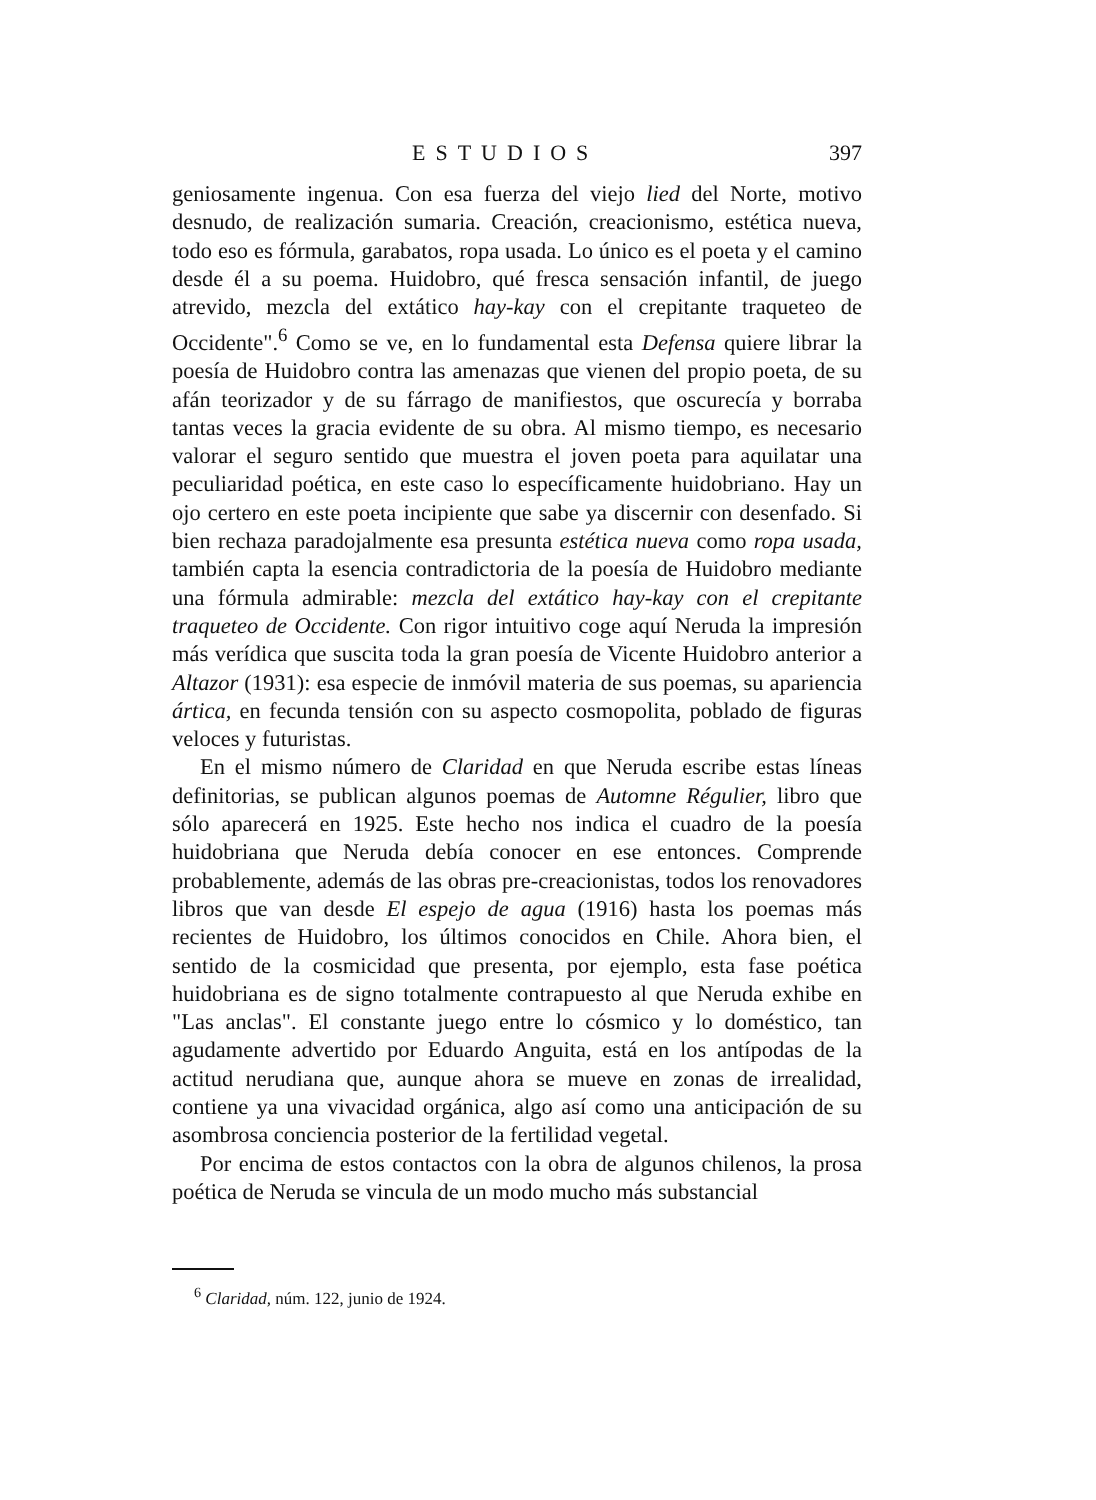ESTUDIOS 397
geniosamente ingenua. Con esa fuerza del viejo lied del Norte, motivo desnudo, de realización sumaria. Creación, creacionismo, estética nueva, todo eso es fórmula, garabatos, ropa usada. Lo único es el poeta y el camino desde él a su poema. Huidobro, qué fresca sensación infantil, de juego atrevido, mezcla del extático hay-kay con el crepitante traqueteo de Occidente".<sup>6</sup> Como se ve, en lo fundamental esta Defensa quiere librar la poesía de Huidobro contra las amenazas que vienen del propio poeta, de su afán teorizador y de su fárrago de manifiestos, que oscurecía y borraba tantas veces la gracia evidente de su obra. Al mismo tiempo, es necesario valorar el seguro sentido que muestra el joven poeta para aquilatar una peculiaridad poética, en este caso lo específicamente huidobriano. Hay un ojo certero en este poeta incipiente que sabe ya discernir con desenfado. Si bien rechaza paradojalmente esa presunta estética nueva como ropa usada, también capta la esencia contradictoria de la poesía de Huidobro mediante una fórmula admirable: mezcla del extático hay-kay con el crepitante traqueteo de Occidente. Con rigor intuitivo coge aquí Neruda la impresión más verídica que suscita toda la gran poesía de Vicente Huidobro anterior a Altazor (1931): esa especie de inmóvil materia de sus poemas, su apariencia ártica, en fecunda tensión con su aspecto cosmopolita, poblado de figuras veloces y futuristas.
En el mismo número de Claridad en que Neruda escribe estas líneas definitorias, se publican algunos poemas de Automne Régulier, libro que sólo aparecerá en 1925. Este hecho nos indica el cuadro de la poesía huidobriana que Neruda debía conocer en ese entonces. Comprende probablemente, además de las obras pre-creacionistas, todos los renovadores libros que van desde El espejo de agua (1916) hasta los poemas más recientes de Huidobro, los últimos conocidos en Chile. Ahora bien, el sentido de la cosmicidad que presenta, por ejemplo, esta fase poética huidobriana es de signo totalmente contrapuesto al que Neruda exhibe en "Las anclas". El constante juego entre lo cósmico y lo doméstico, tan agudamente advertido por Eduardo Anguita, está en los antípodas de la actitud nerudiana que, aunque ahora se mueve en zonas de irrealidad, contiene ya una vivacidad orgánica, algo así como una anticipación de su asombrosa conciencia posterior de la fertilidad vegetal.
Por encima de estos contactos con la obra de algunos chilenos, la prosa poética de Neruda se vincula de un modo mucho más substancial
<sup>6</sup> Claridad, núm. 122, junio de 1924.